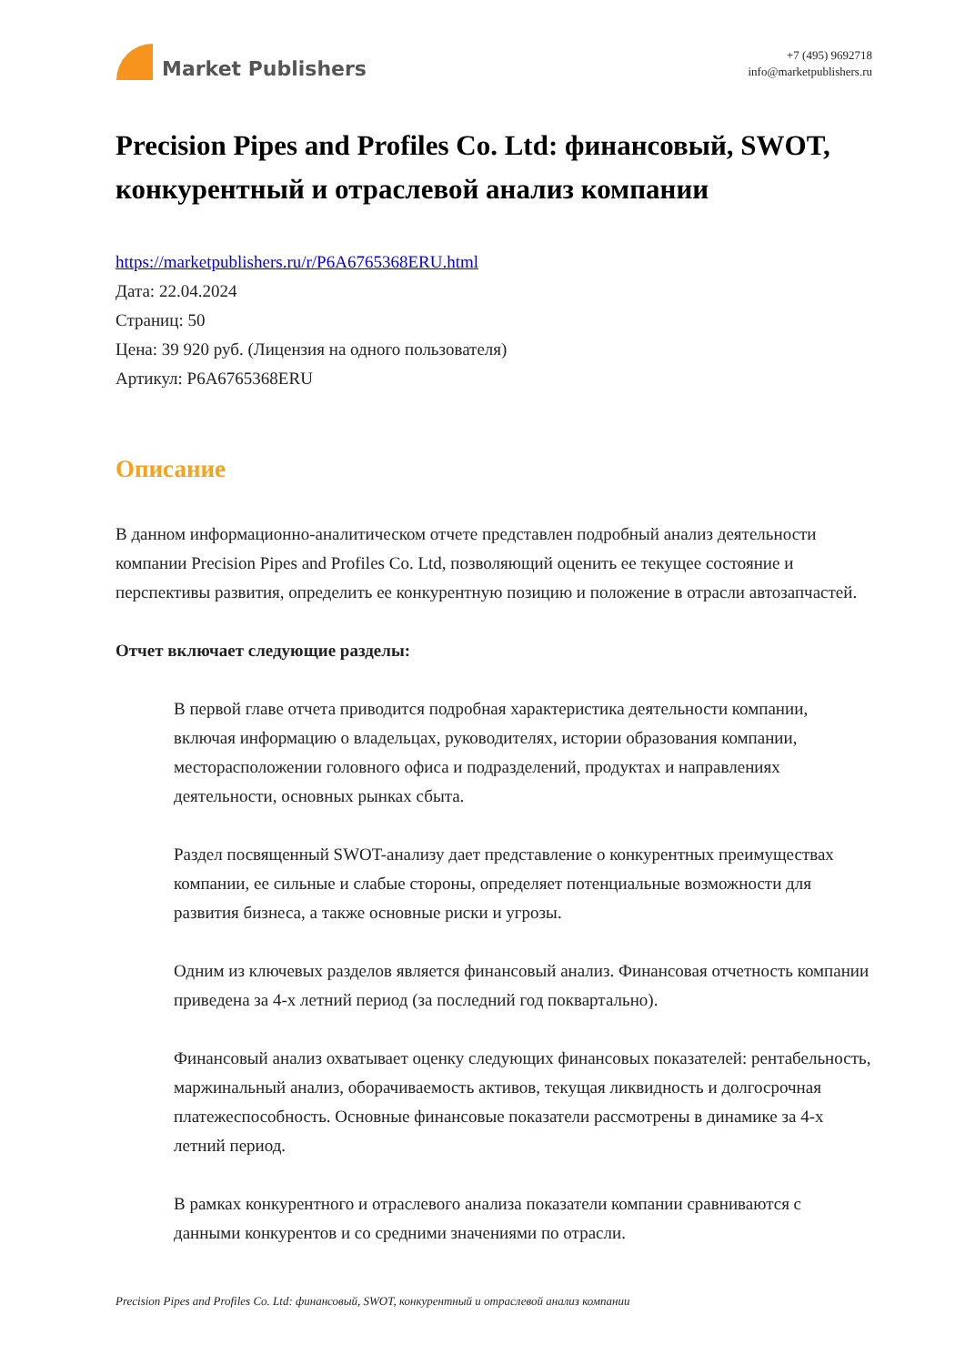Market Publishers
+7 (495) 9692718
info@marketpublishers.ru
Precision Pipes and Profiles Co. Ltd: финансовый, SWOT, конкурентный и отраслевой анализ компании
https://marketpublishers.ru/r/P6A6765368ERU.html
Дата: 22.04.2024
Страниц: 50
Цена: 39 920 руб. (Лицензия на одного пользователя)
Артикул: P6A6765368ERU
Описание
В данном информационно-аналитическом отчете представлен подробный анализ деятельности компании Precision Pipes and Profiles Co. Ltd, позволяющий оценить ее текущее состояние и перспективы развития, определить ее конкурентную позицию и положение в отрасли автозапчастей.
Отчет включает следующие разделы:
В первой главе отчета приводится подробная характеристика деятельности компании, включая информацию о владельцах, руководителях, истории образования компании, месторасположении головного офиса и подразделений, продуктах и направлениях деятельности, основных рынках сбыта.
Раздел посвященный SWOT-анализу дает представление о конкурентных преимуществах компании, ее сильные и слабые стороны, определяет потенциальные возможности для развития бизнеса, а также основные риски и угрозы.
Одним из ключевых разделов является финансовый анализ. Финансовая отчетность компании приведена за 4-х летний период (за последний год поквартально).
Финансовый анализ охватывает оценку следующих финансовых показателей: рентабельность, маржинальный анализ, оборачиваемость активов, текущая ликвидность и долгосрочная платежеспособность. Основные финансовые показатели рассмотрены в динамике за 4-х летний период.
В рамках конкурентного и отраслевого анализа показатели компании сравниваются с данными конкурентов и со средними значениями по отрасли.
Precision Pipes and Profiles Co. Ltd: финансовый, SWOT, конкурентный и отраслевой анализ компании